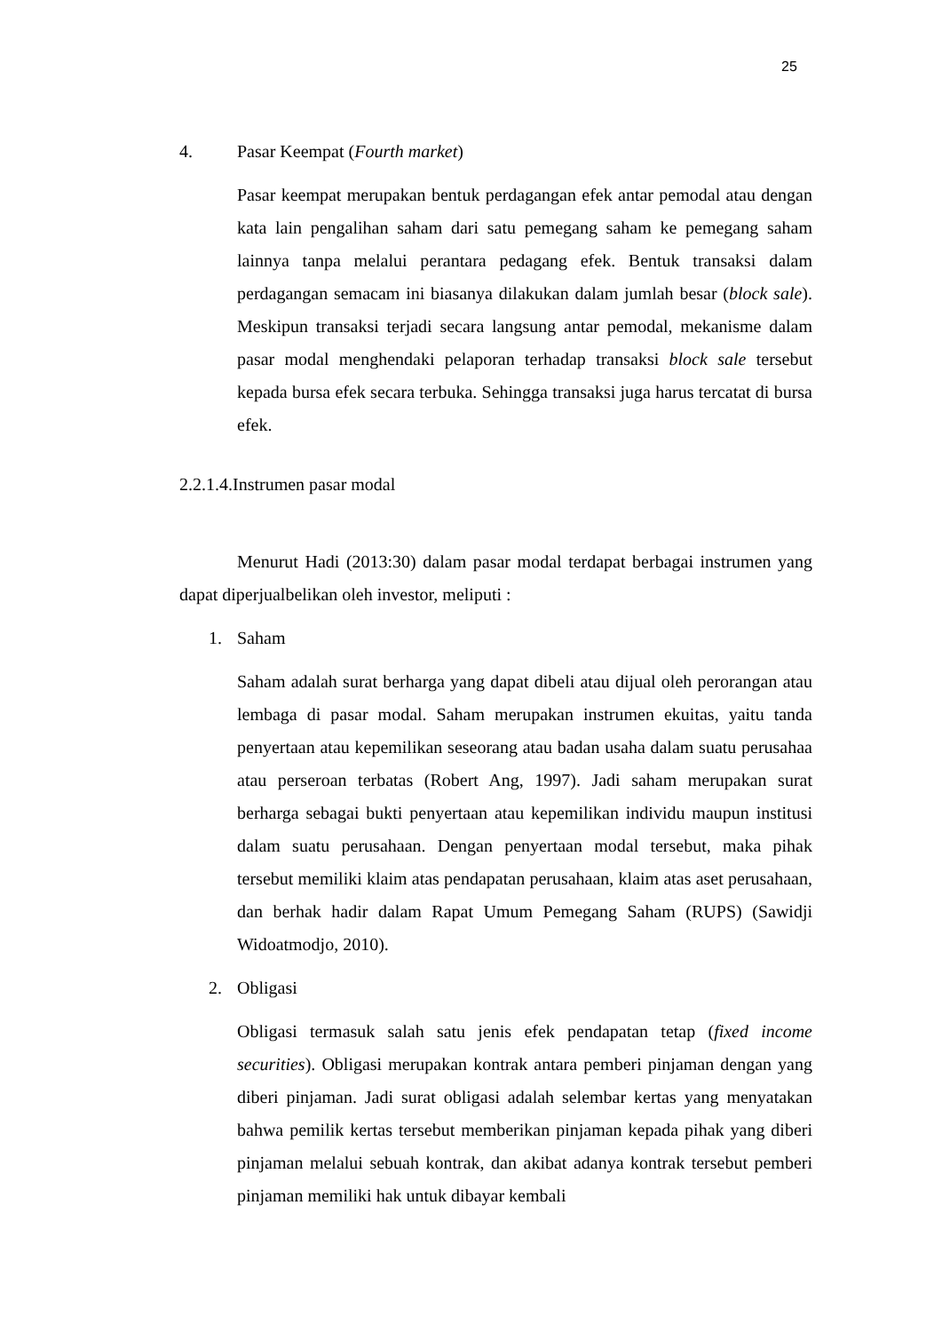25
4. Pasar Keempat (Fourth market)
Pasar keempat merupakan bentuk perdagangan efek antar pemodal atau dengan kata lain pengalihan saham dari satu pemegang saham ke pemegang saham lainnya tanpa melalui perantara pedagang efek. Bentuk transaksi dalam perdagangan semacam ini biasanya dilakukan dalam jumlah besar (block sale). Meskipun transaksi terjadi secara langsung antar pemodal, mekanisme dalam pasar modal menghendaki pelaporan terhadap transaksi block sale tersebut kepada bursa efek secara terbuka. Sehingga transaksi juga harus tercatat di bursa efek.
2.2.1.4.Instrumen pasar modal
Menurut Hadi (2013:30) dalam pasar modal terdapat berbagai instrumen yang dapat diperjualbelikan oleh investor, meliputi :
1. Saham
Saham adalah surat berharga yang dapat dibeli atau dijual oleh perorangan atau lembaga di pasar modal. Saham merupakan instrumen ekuitas, yaitu tanda penyertaan atau kepemilikan seseorang atau badan usaha dalam suatu perusahaa atau perseroan terbatas (Robert Ang, 1997). Jadi saham merupakan surat berharga sebagai bukti penyertaan atau kepemilikan individu maupun institusi dalam suatu perusahaan. Dengan penyertaan modal tersebut, maka pihak tersebut memiliki klaim atas pendapatan perusahaan, klaim atas aset perusahaan, dan berhak hadir dalam Rapat Umum Pemegang Saham (RUPS) (Sawidji Widoatmodjo, 2010).
2. Obligasi
Obligasi termasuk salah satu jenis efek pendapatan tetap (fixed income securities). Obligasi merupakan kontrak antara pemberi pinjaman dengan yang diberi pinjaman. Jadi surat obligasi adalah selembar kertas yang menyatakan bahwa pemilik kertas tersebut memberikan pinjaman kepada pihak yang diberi pinjaman melalui sebuah kontrak, dan akibat adanya kontrak tersebut pemberi pinjaman memiliki hak untuk dibayar kembali